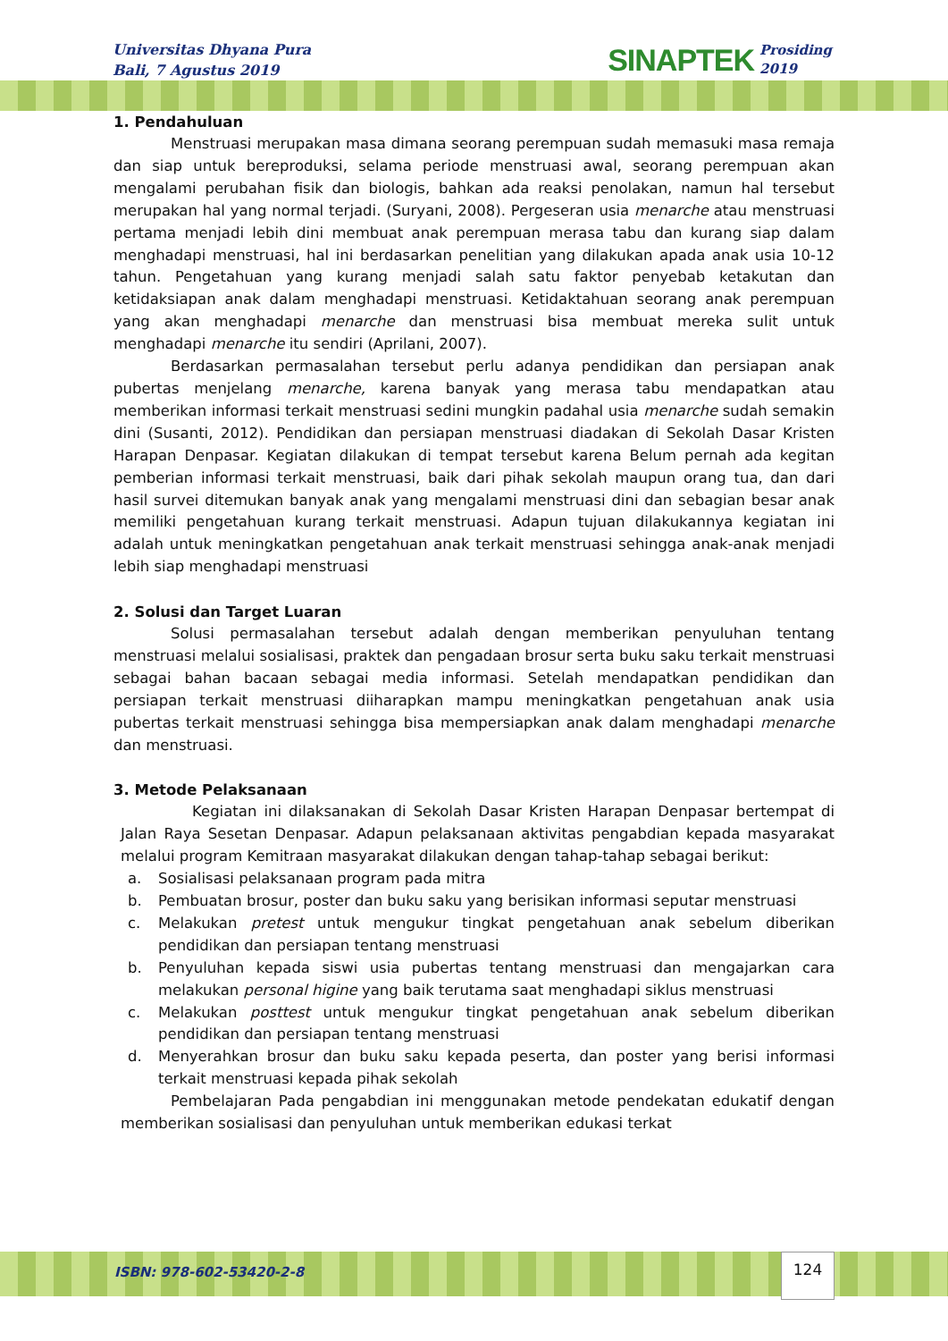Universitas Dhyana Pura
Bali, 7 Agustus 2019
SINAPTEK Prosiding
2019
1. Pendahuluan
Menstruasi merupakan masa dimana seorang perempuan sudah memasuki masa remaja dan siap untuk bereproduksi, selama periode menstruasi awal, seorang perempuan akan mengalami perubahan fisik dan biologis, bahkan ada reaksi penolakan, namun hal tersebut merupakan hal yang normal terjadi. (Suryani, 2008). Pergeseran usia menarche atau menstruasi pertama menjadi lebih dini membuat anak perempuan merasa tabu dan kurang siap dalam menghadapi menstruasi, hal ini berdasarkan penelitian yang dilakukan apada anak usia 10-12 tahun. Pengetahuan yang kurang menjadi salah satu faktor penyebab ketakutan dan ketidaksiapan anak dalam menghadapi menstruasi. Ketidaktahuan seorang anak perempuan yang akan menghadapi menarche dan menstruasi bisa membuat mereka sulit untuk menghadapi menarche itu sendiri (Aprilani, 2007).
Berdasarkan permasalahan tersebut perlu adanya pendidikan dan persiapan anak pubertas menjelang menarche, karena banyak yang merasa tabu mendapatkan atau memberikan informasi terkait menstruasi sedini mungkin padahal usia menarche sudah semakin dini (Susanti, 2012). Pendidikan dan persiapan menstruasi diadakan di Sekolah Dasar Kristen Harapan Denpasar. Kegiatan dilakukan di tempat tersebut karena Belum pernah ada kegitan pemberian informasi terkait menstruasi, baik dari pihak sekolah maupun orang tua, dan dari hasil survei ditemukan banyak anak yang mengalami menstruasi dini dan sebagian besar anak memiliki pengetahuan kurang terkait menstruasi. Adapun tujuan dilakukannya kegiatan ini adalah untuk meningkatkan pengetahuan anak terkait menstruasi sehingga anak-anak menjadi lebih siap menghadapi menstruasi
2. Solusi dan Target Luaran
Solusi permasalahan tersebut adalah dengan memberikan penyuluhan tentang menstruasi melalui sosialisasi, praktek dan pengadaan brosur serta buku saku terkait menstruasi sebagai bahan bacaan sebagai media informasi. Setelah mendapatkan pendidikan dan persiapan terkait menstruasi diiharapkan mampu meningkatkan pengetahuan anak usia pubertas terkait menstruasi sehingga bisa mempersiapkan anak dalam menghadapi menarche dan menstruasi.
3. Metode Pelaksanaan
Kegiatan ini dilaksanakan di Sekolah Dasar Kristen Harapan Denpasar bertempat di Jalan Raya Sesetan Denpasar. Adapun pelaksanaan aktivitas pengabdian kepada masyarakat melalui program Kemitraan masyarakat dilakukan dengan tahap-tahap sebagai berikut:
a. Sosialisasi pelaksanaan program pada mitra
b. Pembuatan brosur, poster dan buku saku yang berisikan informasi seputar menstruasi
c. Melakukan pretest untuk mengukur tingkat pengetahuan anak sebelum diberikan pendidikan dan persiapan tentang menstruasi
b. Penyuluhan kepada siswi usia pubertas tentang menstruasi dan mengajarkan cara melakukan personal higine yang baik terutama saat menghadapi siklus menstruasi
c. Melakukan posttest untuk mengukur tingkat pengetahuan anak sebelum diberikan pendidikan dan persiapan tentang menstruasi
d. Menyerahkan brosur dan buku saku kepada peserta, dan poster yang berisi informasi terkait menstruasi kepada pihak sekolah
Pembelajaran Pada pengabdian ini menggunakan metode pendekatan edukatif dengan memberikan sosialisasi dan penyuluhan untuk memberikan edukasi terkat
ISBN: 978-602-53420-2-8
124